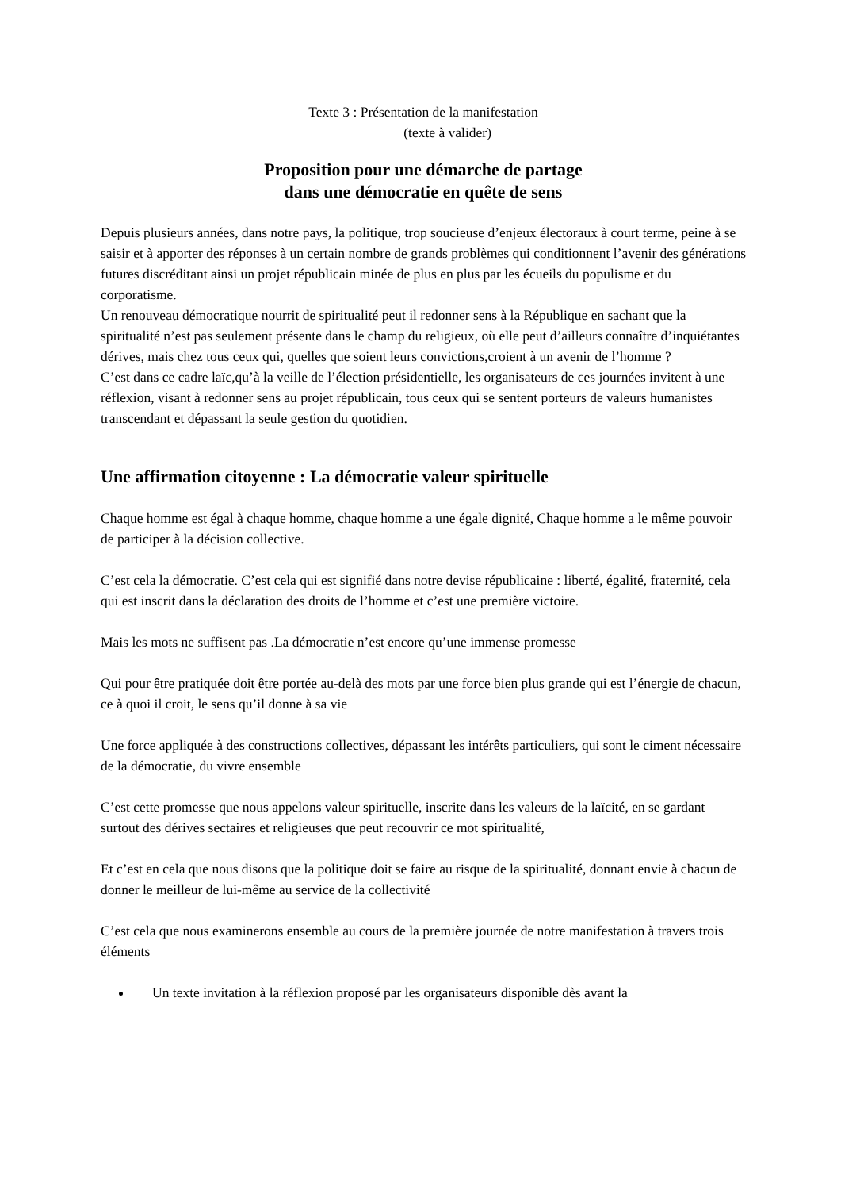Texte 3 : Présentation de la manifestation
(texte à valider)
Proposition pour une démarche de partage
dans une démocratie en quête de sens
Depuis plusieurs années, dans notre pays, la politique, trop soucieuse d’enjeux électoraux à court terme, peine à se saisir et à apporter des réponses à un certain nombre de grands problèmes qui conditionnent l’avenir des générations futures discréditant ainsi un projet républicain minée de plus en plus par les écueils du populisme et du corporatisme.
Un renouveau démocratique nourrit de spiritualité peut il redonner sens à la République en sachant que la spiritualité n’est pas seulement présente dans le champ du religieux, où elle peut d’ailleurs connaître d’inquiétantes dérives, mais chez tous ceux qui, quelles que soient leurs convictions,croient à un avenir de l’homme ?
C’est dans ce cadre laïc,qu’à la veille de l’élection présidentielle, les organisateurs de ces journées invitent à une réflexion, visant à redonner sens au projet républicain, tous ceux qui se sentent porteurs de valeurs humanistes transcendant et dépassant la seule gestion du quotidien.
Une affirmation citoyenne : La démocratie valeur spirituelle
Chaque homme est égal à chaque homme, chaque homme a une égale dignité, Chaque homme a le même pouvoir de participer à la décision collective.
C’est cela la démocratie. C’est cela qui est signifié dans notre devise républicaine : liberté, égalité, fraternité, cela qui est inscrit dans la déclaration des droits de l’homme et c’est une première victoire.
Mais les mots ne suffisent pas .La démocratie n’est encore qu’une immense promesse
Qui pour être pratiquée doit être portée au-delà des mots par une force bien plus grande qui est l’énergie de chacun, ce à quoi il croit, le sens qu’il donne à sa vie
Une force appliquée à des constructions collectives, dépassant les intérêts particuliers, qui sont le ciment nécessaire de la démocratie, du vivre ensemble
C’est cette promesse que nous appelons valeur spirituelle, inscrite dans les valeurs de la laïcité, en se gardant surtout des dérives sectaires et religieuses que peut recouvrir ce mot spiritualité,
Et c’est en cela que nous disons que la politique doit se faire au risque de la spiritualité, donnant envie à chacun de donner le meilleur de lui-même au service de la collectivité
C’est cela que nous examinerons ensemble au cours de la première journée de notre manifestation à travers trois éléments
Un texte invitation à la réflexion proposé par les organisateurs disponible dès avant la